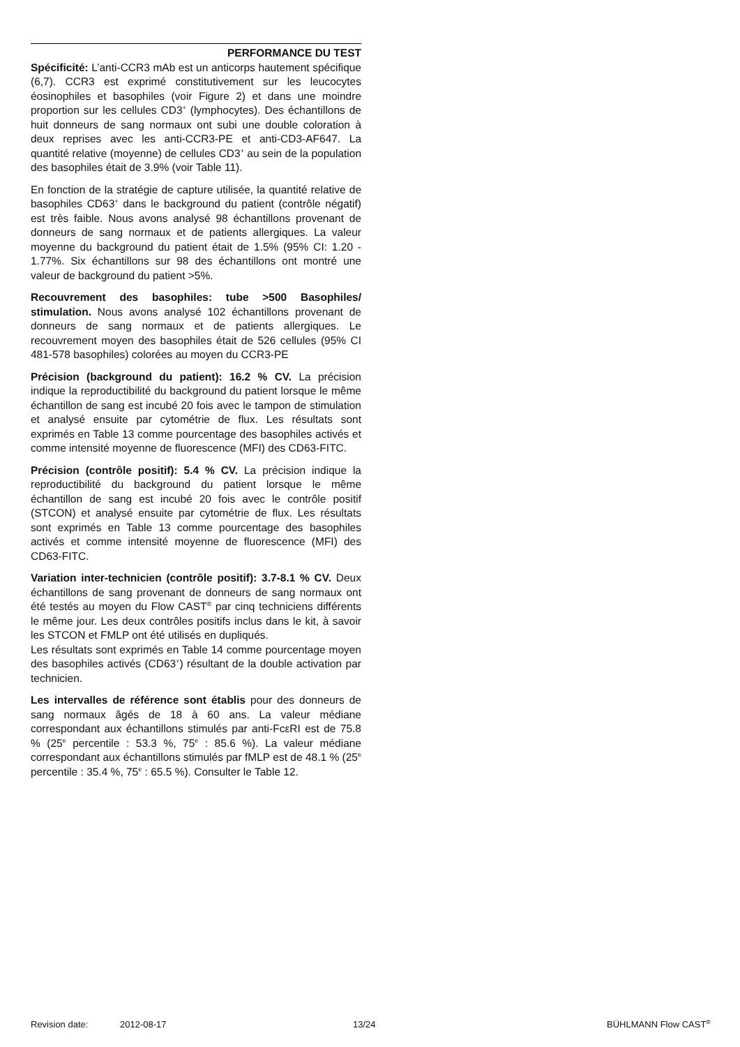PERFORMANCE DU TEST
Spécificité: L’anti-CCR3 mAb est un anticorps hautement spécifique (6,7). CCR3 est exprimé constitutivement sur les leucocytes éosinophiles et basophiles (voir Figure 2) et dans une moindre proportion sur les cellules CD3<sup>+</sup> (lymphocytes). Des échantillons de huit donneurs de sang normaux ont subi une double coloration à deux reprises avec les anti-CCR3-PE et anti-CD3-AF647. La quantité relative (moyenne) de cellules CD3<sup>+</sup> au sein de la population des basophiles était de 3.9% (voir Table 11).
En fonction de la stratégie de capture utilisée, la quantité relative de basophiles CD63<sup>+</sup> dans le background du patient (contrôle négatif) est très faible. Nous avons analysé 98 échantillons provenant de donneurs de sang normaux et de patients allergiques. La valeur moyenne du background du patient était de 1.5% (95% CI: 1.20 - 1.77%. Six échantillons sur 98 des échantillons ont montré une valeur de background du patient >5%.
Recouvrement des basophiles: tube >500 Basophiles/ stimulation. Nous avons analysé 102 échantillons provenant de donneurs de sang normaux et de patients allergiques. Le recouvrement moyen des basophiles était de 526 cellules (95% CI 481-578 basophiles) colorées au moyen du CCR3-PE
Précision (background du patient): 16.2 % CV. La précision indique la reproductibilité du background du patient lorsque le même échantillon de sang est incubé 20 fois avec le tampon de stimulation et analysé ensuite par cytométrie de flux. Les résultats sont exprimés en Table 13 comme pourcentage des basophiles activés et comme intensité moyenne de fluorescence (MFI) des CD63-FITC.
Précision (contrôle positif): 5.4 % CV. La précision indique la reproductibilité du background du patient lorsque le même échantillon de sang est incubé 20 fois avec le contrôle positif (STCON) et analysé ensuite par cytométrie de flux. Les résultats sont exprimés en Table 13 comme pourcentage des basophiles activés et comme intensité moyenne de fluorescence (MFI) des CD63-FITC.
Variation inter-technicien (contrôle positif): 3.7-8.1 % CV. Deux échantillons de sang provenant de donneurs de sang normaux ont été testés au moyen du Flow CAST<sup>®</sup> par cinq techniciens différents le même jour. Les deux contrôles positifs inclus dans le kit, à savoir les STCON et FMLP ont été utilisés en dupliqués.
Les résultats sont exprimés en Table 14 comme pourcentage moyen des basophiles activés (CD63<sup>+</sup>) résultant de la double activation par technicien.
Les intervalles de référence sont établis pour des donneurs de sang normaux âgés de 18 à 60 ans. La valeur médiane correspondant aux échantillons stimulés par anti-FcεRI est de 75.8 % (25<sup>e</sup> percentile : 53.3 %, 75<sup>e</sup> : 85.6 %). La valeur médiane correspondant aux échantillons stimulés par fMLP est de 48.1 % (25<sup>e</sup> percentile : 35.4 %, 75<sup>e</sup> : 65.5 %). Consulter le Table 12.
Revision date: 2012-08-17 13/24 BÜHLMANN Flow CAST<sup>®</sup>